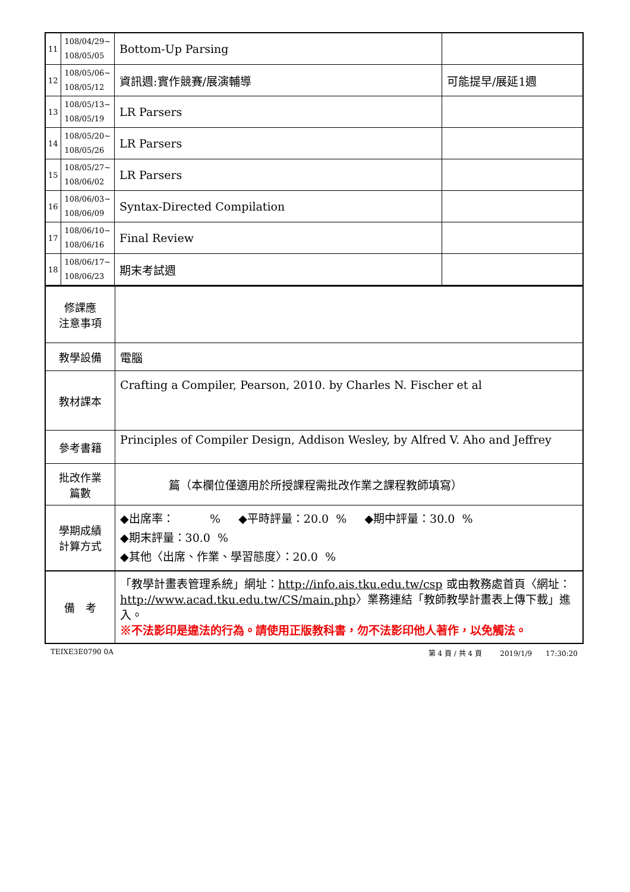| 11 | 108/04/29~ 108/05/05 | Bottom-Up Parsing | |
| 12 | 108/05/06~ 108/05/12 | 資訊週:實作競賽/展演輔導 | 可能提早/展延1週 |
| 13 | 108/05/13~ 108/05/19 | LR Parsers | |
| 14 | 108/05/20~ 108/05/26 | LR Parsers | |
| 15 | 108/05/27~ 108/06/02 | LR Parsers | |
| 16 | 108/06/03~ 108/06/09 | Syntax-Directed Compilation | |
| 17 | 108/06/10~ 108/06/16 | Final Review | |
| 18 | 108/06/17~ 108/06/23 | 期末考試週 | |
| 修課應 注意事項 | |
| 教學設備 | 電腦 |
| 教材課本 | Crafting a Compiler, Pearson, 2010. by Charles N. Fischer et al |
| 參考書籍 | Principles of Compiler Design, Addison Wesley, by Alfred V. Aho and Jeffrey |
| 批改作業 篇數 | 篇（本欄位僅適用於所授課程需批改作業之課程教師填寫） |
| 學期成績 計算方式 | ◆出席率： % ◆平時評量：20.0 % ◆期中評量：30.0 % ◆期末評量：30.0 % ◆其他〈出席、作業、學習態度〉：20.0 % |
| 備 考 | 「教學計畫表管理系統」網址： http://info.ais.tku.edu.tw/csp 或由教務處首頁〈網址： http://www.acad.tku.edu.tw/CS/main.php 〉業務連結「教師教學計畫表上傳下載」進入。 ※不法影印是違法的行為。請使用正版教科書，勿不法影印他人著作，以免觸法。 |
TEIXE3E0790 0A 第 4 頁 / 共 4 頁 2019/1/9 17:30:20